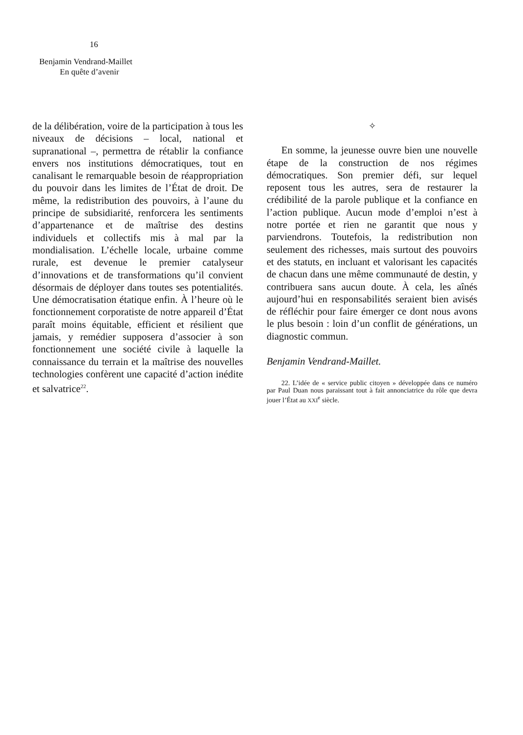16
Benjamin Vendrand-Maillet
En quête d’avenir
de la délibération, voire de la participation à tous les niveaux de décisions – local, national et supranational –, permettra de rétablir la confiance envers nos institutions démocratiques, tout en canalisant le remarquable besoin de réappropriation du pouvoir dans les limites de l’État de droit. De même, la redistribution des pouvoirs, à l’aune du principe de subsidiarité, renforcera les sentiments d’appartenance et de maîtrise des destins individuels et collectifs mis à mal par la mondialisation. L’échelle locale, urbaine comme rurale, est devenue le premier catalyseur d’innovations et de transformations qu’il convient désormais de déployer dans toutes ses potentialités. Une démocratisation étatique enfin. À l’heure où le fonctionnement corporatiste de notre appareil d’État paraît moins équitable, efficient et résilient que jamais, y remédier supposera d’associer à son fonctionnement une société civile à laquelle la connaissance du terrain et la maîtrise des nouvelles technologies confèrent une capacité d’action inédite et salvatrice<sup>22</sup>.
✧
En somme, la jeunesse ouvre bien une nouvelle étape de la construction de nos régimes démocratiques. Son premier défi, sur lequel reposent tous les autres, sera de restaurer la crédibilité de la parole publique et la confiance en l’action publique. Aucun mode d’emploi n’est à notre portée et rien ne garantit que nous y parviendrons. Toutefois, la redistribution non seulement des richesses, mais surtout des pouvoirs et des statuts, en incluant et valorisant les capacités de chacun dans une même communauté de destin, y contribuera sans aucun doute. À cela, les aînés aujourd’hui en responsabilités seraient bien avisés de réfléchir pour faire émerger ce dont nous avons le plus besoin : loin d’un conflit de générations, un diagnostic commun.
Benjamin Vendrand-Maillet.
22. L’idée de « service public citoyen » développée dans ce numéro par Paul Duan nous paraissant tout à fait annonciatrice du rôle que devra jouer l’État au XXI<sup>e</sup> siècle.